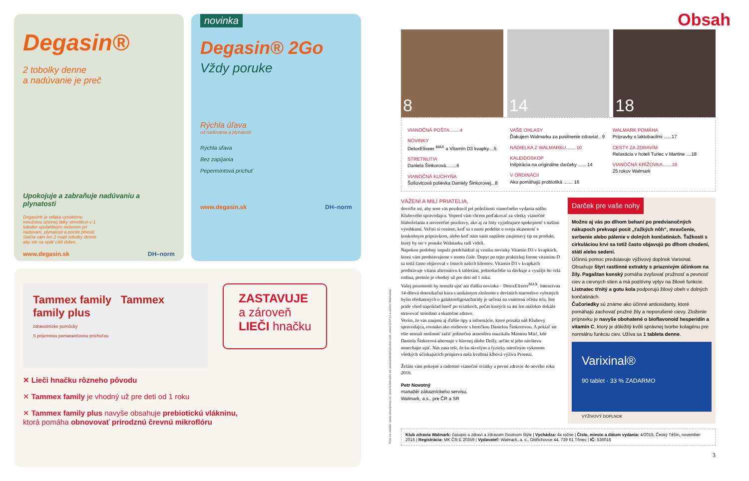Degasin®
2 tobolky denne
a nadúvanie je preč
Upokojuje a zabraňuje nadúvaniu a plynatosti
Degasin® je vďaka vysokému množstvu účinnej látky simetikon v 1 tobolke spoľahlivým riešením pri nadúvaní, plynatosti a pocite plnosti. Stačia vám len 2 malé tobolky denne aby ste sa opäť cítili dobre.
www.degasin.sk DH–norm
novinka
Degasin® 2Go
Vždy poruke
Rýchla úľava
od nadúvania a plynatosti
Rýchla úľava
Bez zapíjania
Pepermintová príchuť
www.degasin.sk DH–norm
Tammex family Tammex family plus
zdravotnícke pomôcky
S príjemnou pomarančovou príchuťou
ZASTAVUJE
a zároveň
LIEČI hnačku
✕ Lieči hnačku rôzneho pôvodu
✕ Tammex family je vhodný už pre deti od 1 roku
✕ Tammex family plus navyše obsahuje prebiotickú vlákninu,
ktorá pomáha obnovovať prirodznú črevnú mikroflóru
Foto na obálke: www.smartpress.cz, www.hotelturiec.sk, www.dollarphotoclub.com, www.123rf.cz a archív Walmarku
Obsah
8 14 18
VIANOČNÁ POŠTA........4
NOVINKY
DetoxElixeer <sup>MAX</sup> a Vitamín D3 kvapky....5
STRETNUTIA
Daniela Šinkorová........6
VIANOČNÁ KUCHYŇA
Šošovicová polievka Daniely Šinkorovej...8
VAŠE OHLASY
Ďakujem Walmarku za posilnenie zdravia!.. 9
NÁDIELKA Z WALMARKU....... 10
KALEIDOSKOP
Inšpirácia na originálne darčeky ...... 14
V ORDINÁCII
Ako pomáhajú probiotiká ....... 16
WALMARK POMÁHA
Prípravky s laktobacilmi ......17
CESTY ZA ZDRAVÍM
Relaxácia v hoteli Turiec v Martine ....18
VIANOČNÁ KRÍŽOVKA.......19
25 rokov Walmark
VÁŽENÍ A MILÍ PRIATELIA,
dovoľte mi, aby som vás pozdravil pri príležitosti vianočného vydania nášho Klubového spravodajcu. Vopred vám chcem poďakovať za všetky vianočné blahoželania a novoročné pozdravy, ako aj za listy vyjadrujúce spokojnosť s našimi výrobkami. Veľmi si ceníme, keď sa s nami podelíte o svoju skúsenosť s konkrétnym prípravkom, alebo keď nám sami napíšete zaujímavý tip na produkt, ktorý by ste v ponuke Walmarku radi videli.
Napokon podobný impulz predchádzal aj vzniku novinky Vitamín D3 v kvapkách, ktorú vám predstavujeme v tomto čísle. Dopyt po tejto praktickej forme vitamínu D sa totiž často objavoval v listoch našich klientov. Vitamín D3 v kvapkách predstavuje vítanú alternatívu k tabletám, jednoduchšie sa dávkuje a využije ho celá rodina, pretože je vhodný už pre deti od 1 roka.
Vašej pozornosti by nemala ujsť ani ďalšia novinka – DetoxElixeer<sup>MAX</sup>. Intenzívna 14-dňová detoxikačná kúra s unikátnym zložením z deviatich starostlivo vybratých bylín obohatených o galaktooligosacharidy je určená na vnútornú očistu tela. Iste príde vhod napríklad hneď po sviatkoch, počas ktorých sa asi len málokto dokáže stravovať striedmo a skutočne zdravo.
Verím, že vás zaujmú aj ďalšie tipy a informácie, ktoré prináša náš Klubový spravodajca, rovnako ako rozhovor s herečkou Danielou Šinkorovou. A pokiaľ ste ešte nemali možnosť zažiť jedinečnú atmosféru muzikálu Mamma Mia!, kde Daniela Šinkorová alternuje v hlavnej úlohe Dolly, určite si jeho návštevu nenechajte ujsť. Nás zasa teší, že ku skvelým a fyzicky náročným výkonom všetkých účinkujúcich prispieva naša kvalitná kĺbová výživa Proenzi.
Želám vám pokojné a radostné vianočné sviatky a pevné zdravie do nového roku 2016.
Petr Novotný
manažér zákazníckeho servisu,
Walmark, a.s., pre ČR a SR
Darček pre vaše nohy
Možno aj vás po dlhom behaní po predvianočných nákupoch prekvapí pocit „ťažkých nôh“, mravčenie, svrbenie alebo pálenie v dolných končatinách. Ťažkosti s cirkuláciou krvi sa totiž často objavujú po dlhom chodení, státí alebo sedení.
Účinnú pomoc predstavuje výživový doplnok Varixinal. Obsahuje štyri rastlinné extrakty s priaznivým účinkom na žily. Pagaštan konský pomáha zvyšovať pružnosť a pevnosť ciev a cievnych stien a má pozitívny vplyv na žilové funkcie. Listnatec tŕnitý a gotu kola podporujú žilový obeh v dolných končatinách.
Čučoriedky sú známe ako účinné antioxidanty, ktoré pomáhajú zachovať pružné žily a neporušené cievy. Zloženie prípravku je navyše obohatené o bioflavonoid hesperidín a vitamín C, ktorý je dôležitý kvôli správnej tvorbe kolagénu pre normálnu funkciu ciev. Užíva sa 1 tableta denne.
Varixinal®
90 tablet · 33 % ZADARMO
VÝŽIVOVÝ DOPLNOK
Klub zdravia Walmark: časopis o zdraví a zdravom životnom štýle | Vychádza: 4x ročne | Číslo, miesto a dátum vydania: 4/2015, Český Těšín, november 2015 | Registrácia: MK ČR E 20359 | Vydavateľ: Walmark, a. s., Oldřichovce 44, 739 61 Třinec | IČ: 536016
3